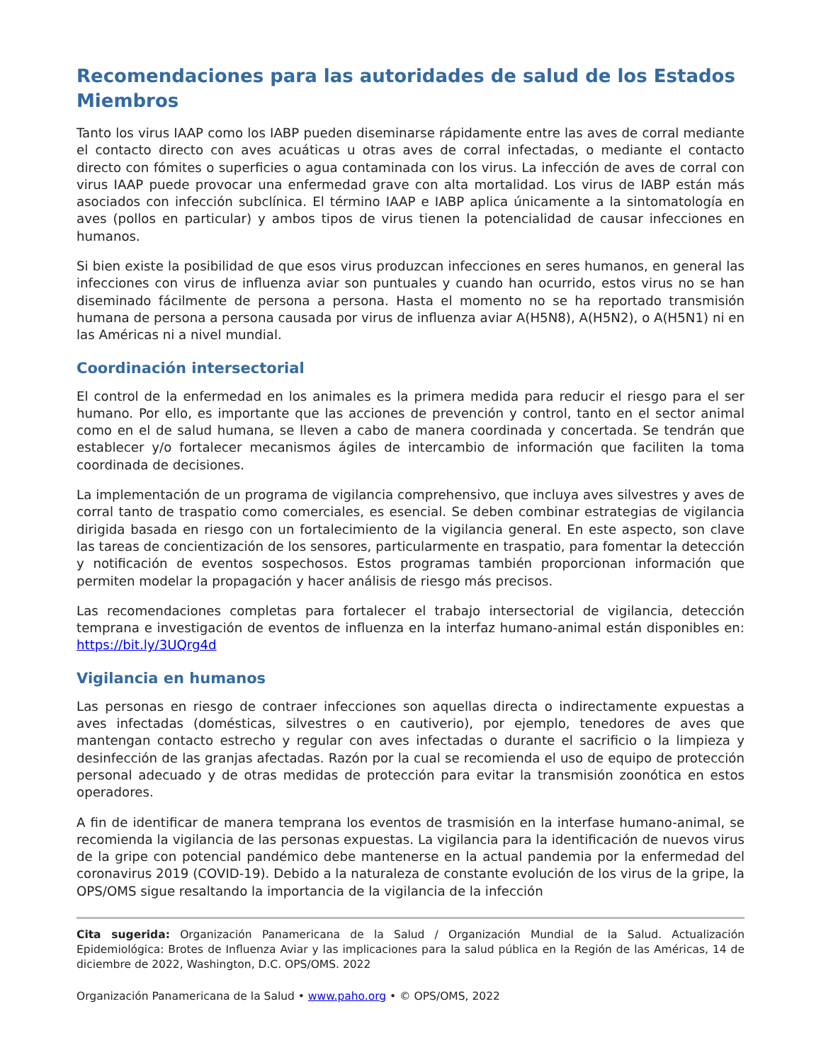Recomendaciones para las autoridades de salud de los Estados Miembros
Tanto los virus IAAP como los IABP pueden diseminarse rápidamente entre las aves de corral mediante el contacto directo con aves acuáticas u otras aves de corral infectadas, o mediante el contacto directo con fómites o superficies o agua contaminada con los virus. La infección de aves de corral con virus IAAP puede provocar una enfermedad grave con alta mortalidad. Los virus de IABP están más asociados con infección subclínica. El término IAAP e IABP aplica únicamente a la sintomatología en aves (pollos en particular) y ambos tipos de virus tienen la potencialidad de causar infecciones en humanos.
Si bien existe la posibilidad de que esos virus produzcan infecciones en seres humanos, en general las infecciones con virus de influenza aviar son puntuales y cuando han ocurrido, estos virus no se han diseminado fácilmente de persona a persona. Hasta el momento no se ha reportado transmisión humana de persona a persona causada por virus de influenza aviar A(H5N8), A(H5N2), o A(H5N1) ni en las Américas ni a nivel mundial.
Coordinación intersectorial
El control de la enfermedad en los animales es la primera medida para reducir el riesgo para el ser humano. Por ello, es importante que las acciones de prevención y control, tanto en el sector animal como en el de salud humana, se lleven a cabo de manera coordinada y concertada. Se tendrán que establecer y/o fortalecer mecanismos ágiles de intercambio de información que faciliten la toma coordinada de decisiones.
La implementación de un programa de vigilancia comprehensivo, que incluya aves silvestres y aves de corral tanto de traspatio como comerciales, es esencial. Se deben combinar estrategias de vigilancia dirigida basada en riesgo con un fortalecimiento de la vigilancia general. En este aspecto, son clave las tareas de concientización de los sensores, particularmente en traspatio, para fomentar la detección y notificación de eventos sospechosos. Estos programas también proporcionan información que permiten modelar la propagación y hacer análisis de riesgo más precisos.
Las recomendaciones completas para fortalecer el trabajo intersectorial de vigilancia, detección temprana e investigación de eventos de influenza en la interfaz humano-animal están disponibles en: https://bit.ly/3UQrg4d
Vigilancia en humanos
Las personas en riesgo de contraer infecciones son aquellas directa o indirectamente expuestas a aves infectadas (domésticas, silvestres o en cautiverio), por ejemplo, tenedores de aves que mantengan contacto estrecho y regular con aves infectadas o durante el sacrificio o la limpieza y desinfección de las granjas afectadas. Razón por la cual se recomienda el uso de equipo de protección personal adecuado y de otras medidas de protección para evitar la transmisión zoonótica en estos operadores.
A fin de identificar de manera temprana los eventos de trasmisión en la interfase humano-animal, se recomienda la vigilancia de las personas expuestas. La vigilancia para la identificación de nuevos virus de la gripe con potencial pandémico debe mantenerse en la actual pandemia por la enfermedad del coronavirus 2019 (COVID-19). Debido a la naturaleza de constante evolución de los virus de la gripe, la OPS/OMS sigue resaltando la importancia de la vigilancia de la infección
Cita sugerida: Organización Panamericana de la Salud / Organización Mundial de la Salud. Actualización Epidemiológica: Brotes de Influenza Aviar y las implicaciones para la salud pública en la Región de las Américas, 14 de diciembre de 2022, Washington, D.C. OPS/OMS. 2022
Organización Panamericana de la Salud • www.paho.org • © OPS/OMS, 2022